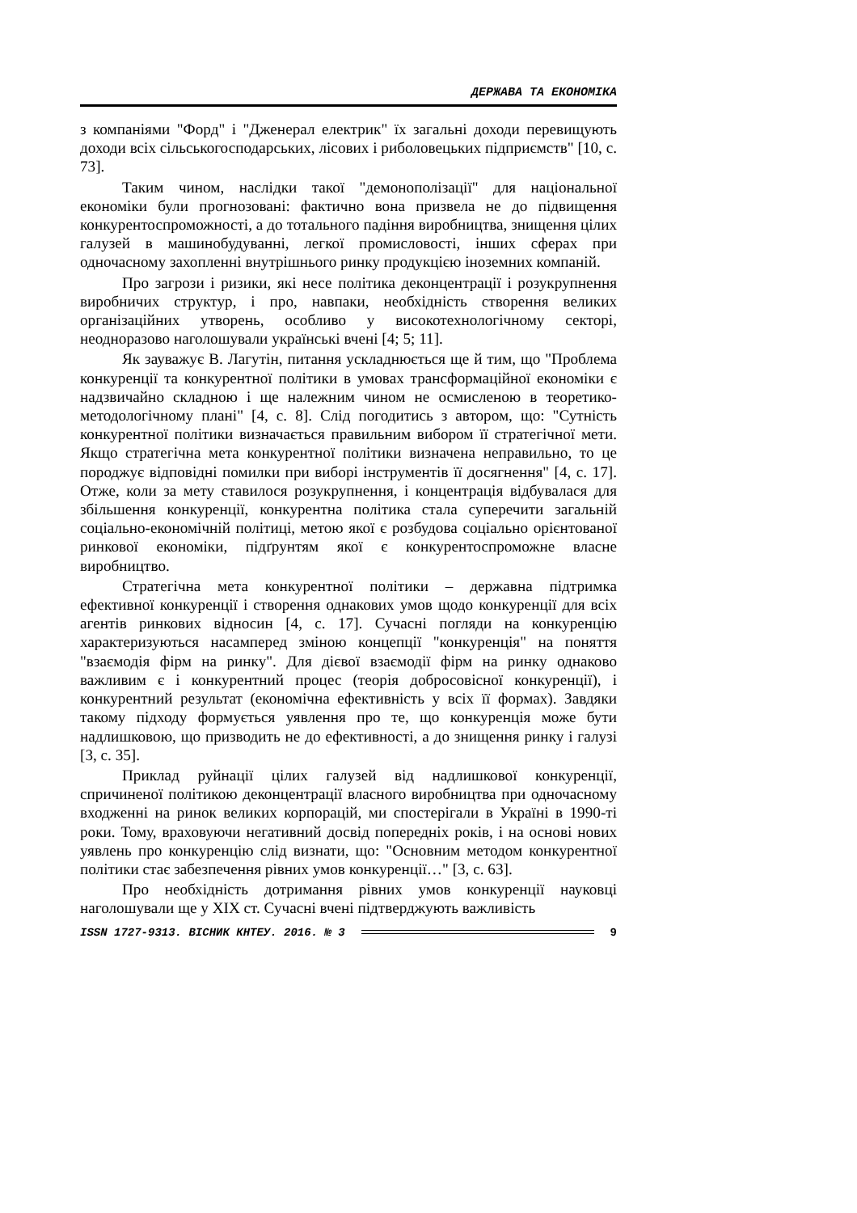ДЕРЖАВА ТА ЕКОНОМІКА
з компаніями "Форд" і "Дженерал електрик" їх загальні доходи перевищують доходи всіх сільськогосподарських, лісових і риболовецьких підприємств" [10, с. 73].
Таким чином, наслідки такої "демонополізації" для національної економіки були прогнозовані: фактично вона призвела не до підвищення конкурентоспроможності, а до тотального падіння виробництва, знищення цілих галузей в машинобудуванні, легкої промисловості, інших сферах при одночасному захопленні внутрішнього ринку продукцією іноземних компаній.
Про загрози і ризики, які несе політика деконцентрації і розукрупнення виробничих структур, і про, навпаки, необхідність створення великих організаційних утворень, особливо у високотехнологічному секторі, неодноразово наголошували українські вчені [4; 5; 11].
Як зауважує В. Лагутін, питання ускладнюється ще й тим, що "Проблема конкуренції та конкурентної політики в умовах трансформаційної економіки є надзвичайно складною і ще належним чином не осмисленою в теоретико-методологічному плані" [4, с. 8]. Слід погодитись з автором, що: "Сутність конкурентної політики визначається правильним вибором її стратегічної мети. Якщо стратегічна мета конкурентної політики визначена неправильно, то це породжує відповідні помилки при виборі інструментів її досягнення" [4, с. 17]. Отже, коли за мету ставилося розукрупнення, і концентрація відбувалася для збільшення конкуренції, конкурентна політика стала суперечити загальній соціально-економічній політиці, метою якої є розбудова соціально орієнтованої ринкової економіки, підґрунтям якої є конкурентоспроможне власне виробництво.
Стратегічна мета конкурентної політики – державна підтримка ефективної конкуренції і створення однакових умов щодо конкуренції для всіх агентів ринкових відносин [4, с. 17]. Сучасні погляди на конкуренцію характеризуються насамперед зміною концепції "конкуренція" на поняття "взаємодія фірм на ринку". Для дієвої взаємодії фірм на ринку однаково важливим є і конкурентний процес (теорія добросовісної конкуренції), і конкурентний результат (економічна ефективність у всіх її формах). Завдяки такому підходу формується уявлення про те, що конкуренція може бути надлишковою, що призводить не до ефективності, а до знищення ринку і галузі [3, с. 35].
Приклад руйнації цілих галузей від надлишкової конкуренції, спричиненої політикою деконцентрації власного виробництва при одночасному входженні на ринок великих корпорацій, ми спостерігали в Україні в 1990-ті роки. Тому, враховуючи негативний досвід попередніх років, і на основі нових уявлень про конкуренцію слід визнати, що: "Основним методом конкурентної політики стає забезпечення рівних умов конкуренції…" [3, с. 63].
Про необхідність дотримання рівних умов конкуренції науковці наголошували ще у XIX ст. Сучасні вчені підтверджують важливість
ISSN 1727-9313. ВІСНИК КНТЕУ. 2016. № 3 9